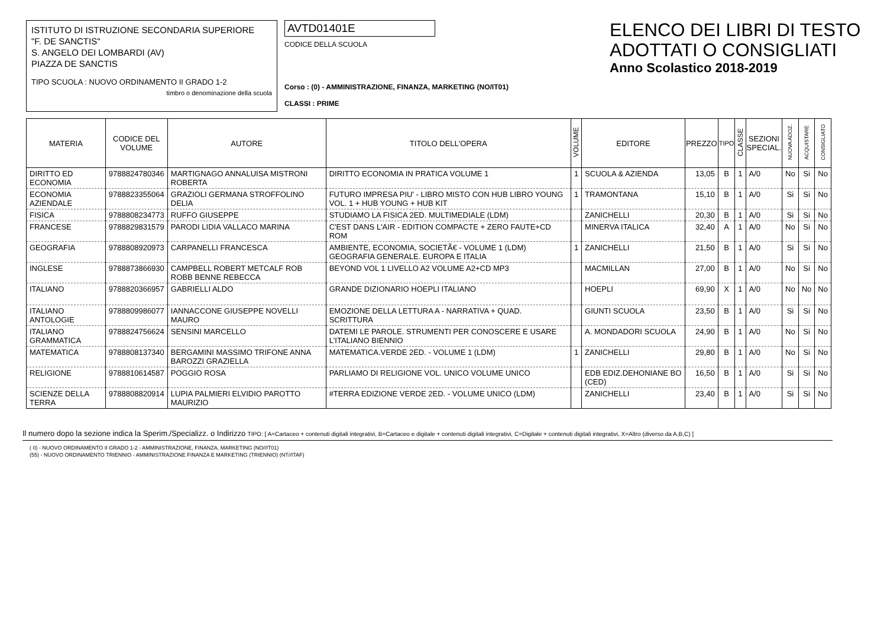ISTITUTO DI ISTRUZIONE SECONDARIA SUPERIORE
"F. DE SANCTIS"
S. ANGELO DEI LOMBARDI (AV)
PIAZZA DE SANCTIS
TIPO SCUOLA : NUOVO ORDINAMENTO II GRADO 1-2
timbro o denominazione della scuola
AVTD01401E
CODICE DELLA SCUOLA
Corso : (0) - AMMINISTRAZIONE, FINANZA, MARKETING (NO/IT01)
CLASSI : PRIME
ELENCO DEI LIBRI DI TESTO
ADOTTATI O CONSIGLIATI
Anno Scolastico 2018-2019
| MATERIA | CODICE DEL VOLUME | AUTORE | TITOLO DELL'OPERA | VOLUME | EDITORE | PREZZO | TIPO | CLASSE | SEZIONI SPECIAL. | NUOVA ADOZ. | ACQUISTARE | CONSIGLIATO |
| --- | --- | --- | --- | --- | --- | --- | --- | --- | --- | --- | --- | --- |
| DIRITTO ED ECONOMIA | 9788824780346 | MARTIGNAGO ANNALUISA MISTRONI ROBERTA | DIRITTO ECONOMIA IN PRATICA VOLUME 1 | 1 | SCUOLA & AZIENDA | 13,05 | B | 1 | A/0 | No | Si | No |
| ECONOMIA AZIENDALE | 9788823355064 | GRAZIOLI GERMANA STROFFOLINO DELIA | FUTURO IMPRESA PIU' - LIBRO MISTO CON HUB LIBRO YOUNG VOL. 1 + HUB YOUNG + HUB KIT | 1 | TRAMONTANA | 15,10 | B | 1 | A/0 | Si | Si | No |
| FISICA | 9788808234773 | RUFFO GIUSEPPE | STUDIAMO LA FISICA 2ED. MULTIMEDIALE (LDM) | | ZANICHELLI | 20,30 | B | 1 | A/0 | Si | Si | No |
| FRANCESE | 9788829831579 | PARODI LIDIA VALLACO MARINA | C'EST DANS L'AIR - EDITION COMPACTE + ZERO FAUTE+CD ROM | | MINERVA ITALICA | 32,40 | A | 1 | A/0 | No | Si | No |
| GEOGRAFIA | 9788808920973 | CARPANELLI FRANCESCA | AMBIENTE, ECONOMIA, SOCIETÃ€ - VOLUME 1 (LDM) GEOGRAFIA GENERALE. EUROPA E ITALIA | 1 | ZANICHELLI | 21,50 | B | 1 | A/0 | Si | Si | No |
| INGLESE | 9788873866930 | CAMPBELL ROBERT METCALF ROB ROBB BENNE REBECCA | BEYOND VOL 1 LIVELLO A2 VOLUME A2+CD MP3 | | MACMILLAN | 27,00 | B | 1 | A/0 | No | Si | No |
| ITALIANO | 9788820366957 | GABRIELLI ALDO | GRANDE DIZIONARIO HOEPLI ITALIANO | | HOEPLI | 69,90 | X | 1 | A/0 | No | No | No |
| ITALIANO ANTOLOGIE | 9788809986077 | IANNACCONE GIUSEPPE NOVELLI MAURO | EMOZIONE DELLA LETTURA A - NARRATIVA + QUAD. SCRITTURA | | GIUNTI SCUOLA | 23,50 | B | 1 | A/0 | Si | Si | No |
| ITALIANO GRAMMATICA | 9788824756624 | SENSINI MARCELLO | DATEMI LE PAROLE. STRUMENTI PER CONOSCERE E USARE L'ITALIANO BIENNIO | | A. MONDADORI SCUOLA | 24,90 | B | 1 | A/0 | No | Si | No |
| MATEMATICA | 9788808137340 | BERGAMINI MASSIMO TRIFONE ANNA BAROZZI GRAZIELLA | MATEMATICA.VERDE 2ED. - VOLUME 1 (LDM) | 1 | ZANICHELLI | 29,80 | B | 1 | A/0 | No | Si | No |
| RELIGIONE | 9788810614587 | POGGIO ROSA | PARLIAMO DI RELIGIONE VOL. UNICO VOLUME UNICO | | EDB EDIZ.DEHONIANE BO (CED) | 16,50 | B | 1 | A/0 | Si | Si | No |
| SCIENZE DELLA TERRA | 9788808820914 | LUPIA PALMIERI ELVIDIO PAROTTO MAURIZIO | #TERRA EDIZIONE VERDE 2ED. - VOLUME UNICO (LDM) | | ZANICHELLI | 23,40 | B | 1 | A/0 | Si | Si | No |
Il numero dopo la sezione indica la Sperim./Specializz. o Indirizzo TIPO: [ A=Cartaceo + contenuti digitali integrativi, B=Cartaceo e digitale + contenuti digitali integrativi, C=Digitale + contenuti digitali integrativi, X=Altro (diverso da A,B,C) ]
( 0) - NUOVO ORDINAMENTO II GRADO 1-2 - AMMINISTRAZIONE, FINANZA, MARKETING (NO//IT01)
(55) - NUOVO ORDINAMENTO TRIENNIO - AMMINISTRAZIONE FINANZA E MARKETING (TRIENNIO) (NT//ITAF)